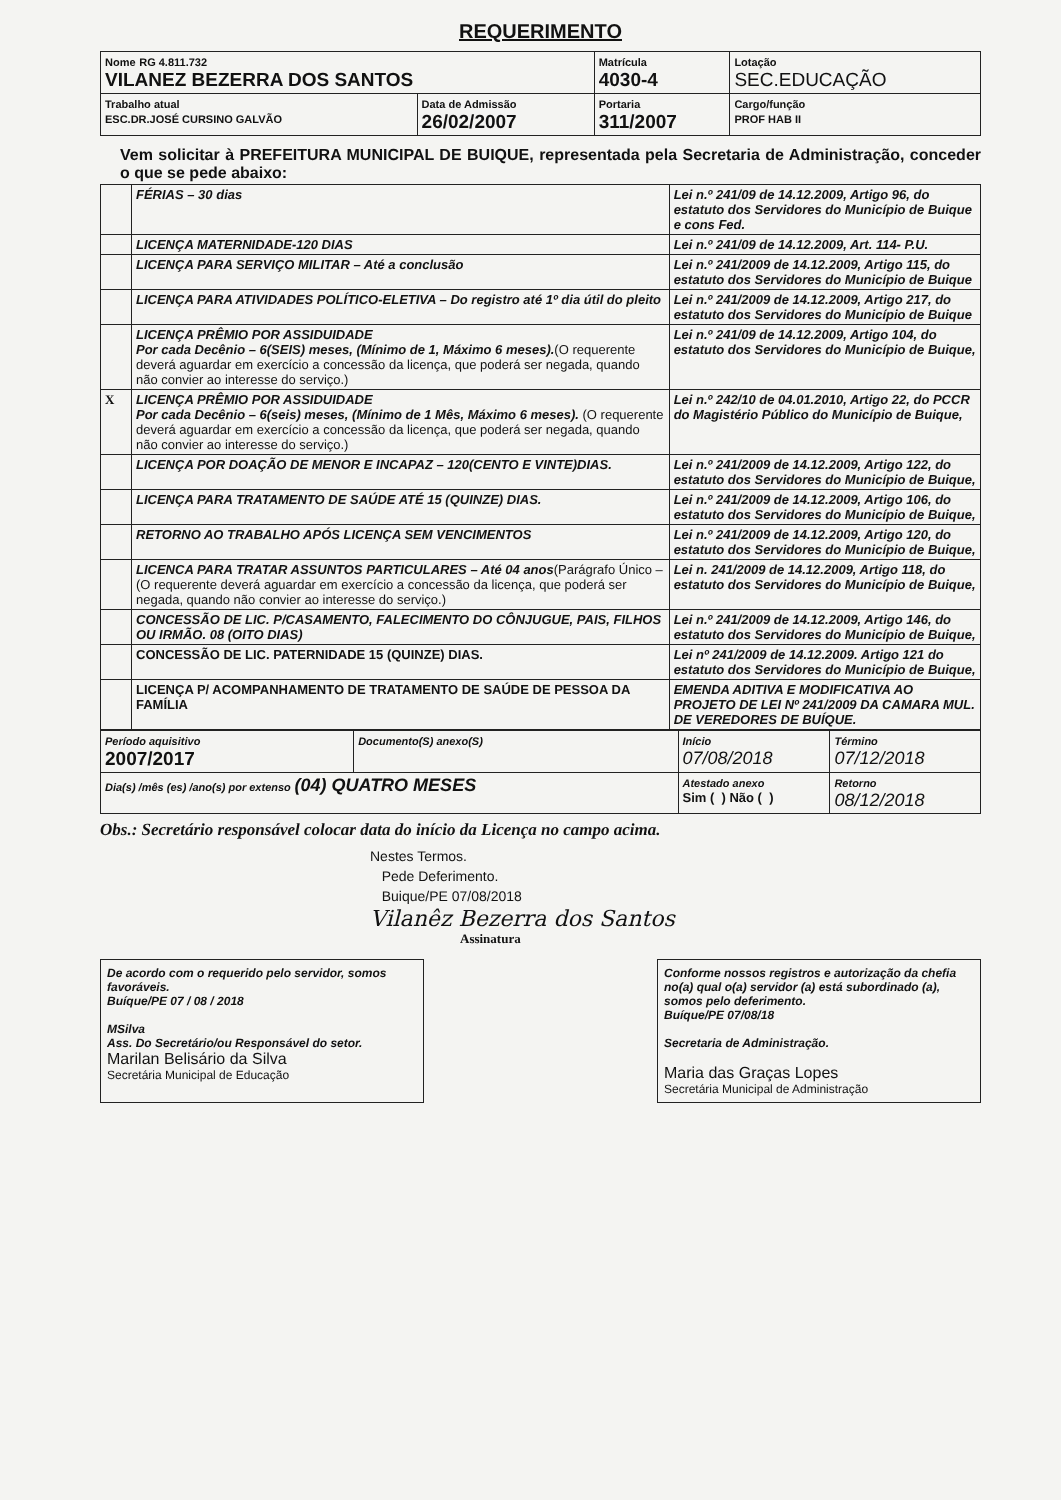REQUERIMENTO
| Nome RG 4.811.732 VILANEZ BEZERRA DOS SANTOS | | Matrícula 4030-4 | Lotação SEC.EDUCAÇÃO |
| Trabalho atual ESC.DR.JOSÉ CURSINO GALVÃO | Data de Admissão 26/02/2007 | Portaria 311/2007 | Cargo/função PROF HAB II |
Vem solicitar à PREFEITURA MUNICIPAL DE BUIQUE, representada pela Secretaria de Administração, conceder o que se pede abaixo:
| | FÉRIAS – 30 dias | Lei n.º 241/09 de 14.12.2009, Artigo 96, do estatuto dos Servidores do Município de Buique e cons Fed. |
| | LICENÇA MATERNIDADE-120 DIAS | Lei n.º 241/09 de 14.12.2009, Art. 114- P.U. |
| | LICENÇA PARA SERVIÇO MILITAR – Até a conclusão | Lei n.º 241/2009 de 14.12.2009, Artigo 115, do estatuto dos Servidores do Município de Buique |
| | LICENÇA PARA ATIVIDADES POLÍTICO-ELETIVA – Do registro até 1º dia útil do pleito | Lei n.º 241/2009 de 14.12.2009, Artigo 217, do estatuto dos Servidores do Município de Buique |
| | LICENÇA PRÊMIO POR ASSIDUIDADE Por cada Decênio – 6(SEIS) meses, (Mínimo de 1, Máximo 6 meses). (O requerente deverá aguardar em exercício a concessão da licença, que poderá ser negada, quando não convier ao interesse do serviço.) | Lei n.º 241/09 de 14.12.2009, Artigo 104, do estatuto dos Servidores do Município de Buique, |
| X | LICENÇA PRÊMIO POR ASSIDUIDADE Por cada Decênio – 6(seis) meses, (Mínimo de 1 Mês, Máximo 6 meses). (O requerente deverá aguardar em exercício a concessão da licença, que poderá ser negada, quando não convier ao interesse do serviço.) | Lei n.º 242/10 de 04.01.2010, Artigo 22, do PCCR do Magistério Público do Município de Buique, |
| | LICENÇA POR DOAÇÃO DE MENOR E INCAPAZ – 120(CENTO E VINTE)DIAS. | Lei n.º 241/2009 de 14.12.2009, Artigo 122, do estatuto dos Servidores do Município de Buique, |
| | LICENÇA PARA TRATAMENTO DE SAÚDE ATÉ 15 (QUINZE) DIAS. | Lei n.º 241/2009 de 14.12.2009, Artigo 106, do estatuto dos Servidores do Município de Buique, |
| | RETORNO AO TRABALHO APÓS LICENÇA SEM VENCIMENTOS | Lei n.º 241/2009 de 14.12.2009, Artigo 120, do estatuto dos Servidores do Município de Buique, |
| | LICENCA PARA TRATAR ASSUNTOS PARTICULARES – Até 04 anos (Parágrafo Único – (O requerente deverá aguardar em exercício a concessão da licença, que poderá ser negada, quando não convier ao interesse do serviço.) | Lei n. 241/2009 de 14.12.2009, Artigo 118, do estatuto dos Servidores do Município de Buique, |
| | CONCESSÃO DE LIC. P/CASAMENTO, FALECIMENTO DO CÔNJUGUE, PAIS, FILHOS OU IRMÃO. 08 (OITO DIAS) | Lei n.º 241/2009 de 14.12.2009, Artigo 146, do estatuto dos Servidores do Município de Buique, |
| | CONCESSÃO DE LIC. PATERNIDADE 15 (QUINZE) DIAS. | Lei nº 241/2009 de 14.12.2009. Artigo 121 do estatuto dos Servidores do Município de Buique, |
| | LICENÇA P/ ACOMPANHAMENTO DE TRATAMENTO DE SAÚDE DE PESSOA DA FAMÍLIA | EMENDA ADITIVA E MODIFICATIVA AO PROJETO DE LEI Nº 241/2009 DA CAMARA MUL. DE VEREDORES DE BUÍQUE. |
| Período aquisitivo 2007/2017 | Documento(S) anexo(S) | Início 07/08/2018 | Término 07/12/2018 |
| Dia(s) /mês (es) /ano(s) por extenso (04) QUATRO MESES | | Atestado anexo Sim ( ) Não ( ) | Retorno 08/12/2018 |
Obs.: Secretário responsável colocar data do início da Licença no campo acima.
Nestes Termos.
Pede Deferimento.
Buique/PE 07/08/2018
Vilanêz Bezerra dos Santos
Assinatura
De acordo com o requerido pelo servidor, somos favoráveis.
Buíque/PE 07 / 08 / 2018
MSilva
Ass. Do Secretário/ou Responsável do setor.
Marilan Belisário da Silva
Secretária Municipal de Educação
Conforme nossos registros e autorização da chefia no(a) qual o(a) servidor (a) está subordinado (a), somos pelo deferimento.
Buíque/PE 07/08/18
Secretaria de Administração.
Maria das Graças Lopes
Secretária Municipal de Administração